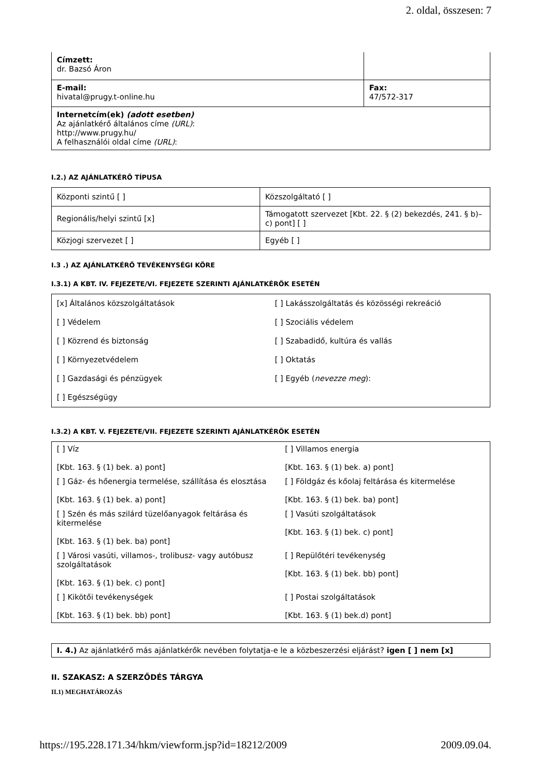2. oldal, összesen: 7
| Címzett: dr. Bazsó Áron | |
| E-mail: hivatal@prugy.t-online.hu | Fax: 47/572-317 |
| Internetcím(ek) (adott esetben) Az ajánlatkérő általános címe (URL) : http://www.prugy.hu/ A felhasználói oldal címe (URL) : | |
I.2.) AZ AJÁNLATKÉRŐ TÍPUSA
| Központi szintű [ ] | Közszolgáltató [ ] |
| Regionális/helyi szintű [x] | Támogatott szervezet [Kbt. 22. § (2) bekezdés, 241. § b)–c) pont] [ ] |
| Közjogi szervezet [ ] | Egyéb [ ] |
I.3 .) AZ AJÁNLATKÉRŐ TEVÉKENYSÉGI KÖRE
I.3.1) A KBT. IV. FEJEZETE/VI. FEJEZETE SZERINTI AJÁNLATKÉRŐK ESETÉN
| [x] Általános közszolgáltatások | [ ] Lakásszolgáltatás és közösségi rekreáció |
| [ ] Védelem | [ ] Szociális védelem |
| [ ] Közrend és biztonság | [ ] Szabadidő, kultúra és vallás |
| [ ] Környezetvédelem | [ ] Oktatás |
| [ ] Gazdasági és pénzügyek | [ ] Egyéb ( nevezze meg ): |
| [ ] Egészségügy | |
I.3.2) A KBT. V. FEJEZETE/VII. FEJEZETE SZERINTI AJÁNLATKÉRŐK ESETÉN
| [ ] Víz [Kbt. 163. § (1) bek. a) pont] | [ ] Villamos energia [Kbt. 163. § (1) bek. a) pont] |
| [ ] Gáz- és hőenergia termelése, szállítása és elosztása [Kbt. 163. § (1) bek. a) pont] | [ ] Földgáz és kőolaj feltárása és kitermelése [Kbt. 163. § (1) bek. ba) pont] |
| [ ] Szén és más szilárd tüzelőanyagok feltárása és kitermelése [Kbt. 163. § (1) bek. ba) pont] | [ ] Vasúti szolgáltatások [Kbt. 163. § (1) bek. c) pont] |
| [ ] Városi vasúti, villamos-, trolibusz- vagy autóbusz szolgáltatások [Kbt. 163. § (1) bek. c) pont] | [ ] Repülőtéri tevékenység [Kbt. 163. § (1) bek. bb) pont] |
| [ ] Kikötői tevékenységek [Kbt. 163. § (1) bek. bb) pont] | [ ] Postai szolgáltatások [Kbt. 163. § (1) bek.d) pont] |
I. 4.) Az ajánlatkérő más ajánlatkérők nevében folytatja-e le a közbeszerzési eljárást? igen [ ] nem [x]
II. SZAKASZ: A SZERZŐDÉS TÁRGYA
II.1) MEGHATÁROZÁS
https://195.228.171.34/hkm/viewform.jsp?id=18212/2009 2009.09.04.